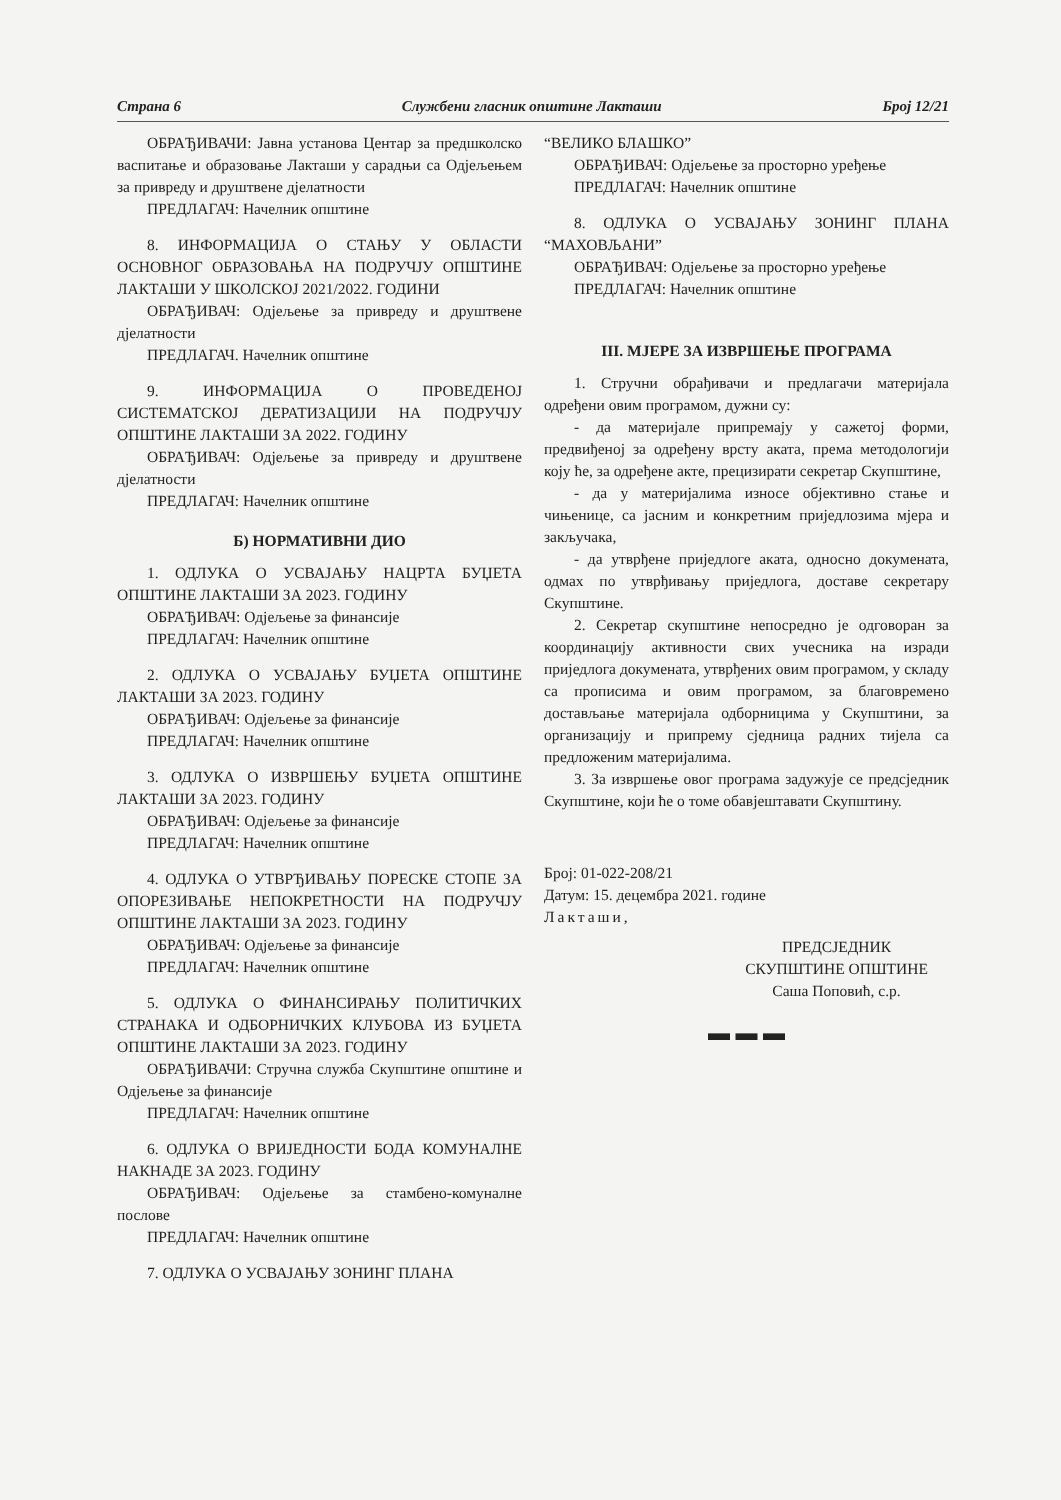Страна 6 Службени гласник општине Лакташи Број 12/21
ОБРАЂИВАЧИ: Јавна установа Центар за предшколско васпитање и образовање Лакташи у сарадњи са Одјељењем за привреду и друштвене дјелатности
ПРЕДЛАГАЧ: Начелник општине
8. ИНФОРМАЦИЈА О СТАЊУ У ОБЛАСТИ ОСНОВНОГ ОБРАЗОВАЊА НА ПОДРУЧЈУ ОПШТИНЕ ЛАКТАШИ У ШКОЛСКОЈ 2021/2022. ГОДИНИ
ОБРАЂИВАЧ: Одјељење за привреду и друштвене дјелатности
ПРЕДЛАГАЧ. Начелник општине
9. ИНФОРМАЦИЈА О ПРОВЕДЕНОЈ СИСТЕМАТСКОЈ ДЕРАТИЗАЦИЈИ НА ПОДРУЧЈУ ОПШТИНЕ ЛАКТАШИ ЗА 2022. ГОДИНУ
ОБРАЂИВАЧ: Одјељење за привреду и друштвене дјелатности
ПРЕДЛАГАЧ: Начелник општине
Б) НОРМАТИВНИ ДИО
1. ОДЛУКА О УСВАЈАЊУ НАЦРТА БУЏЕТА ОПШТИНЕ ЛАКТАШИ ЗА 2023. ГОДИНУ
ОБРАЂИВАЧ: Одјељење за финансије
ПРЕДЛАГАЧ: Начелник општине
2. ОДЛУКА О УСВАЈАЊУ БУЏЕТА ОПШТИНЕ ЛАКТАШИ ЗА 2023. ГОДИНУ
ОБРАЂИВАЧ: Одјељење за финансије
ПРЕДЛАГАЧ: Начелник општине
3. ОДЛУКА О ИЗВРШЕЊУ БУЏЕТА ОПШТИНЕ ЛАКТАШИ ЗА 2023. ГОДИНУ
ОБРАЂИВАЧ: Одјељење за финансије
ПРЕДЛАГАЧ: Начелник општине
4. ОДЛУКА О УТВРЂИВАЊУ ПОРЕСКЕ СТОПЕ ЗА ОПОРЕЗИВАЊЕ НЕПОКРЕТНОСТИ НА ПОДРУЧЈУ ОПШТИНЕ ЛАКТАШИ ЗА 2023. ГОДИНУ
ОБРАЂИВАЧ: Одјељење за финансије
ПРЕДЛАГАЧ: Начелник општине
5. ОДЛУКА О ФИНАНСИРАЊУ ПОЛИТИЧКИХ СТРАНАКА И ОДБОРНИЧКИХ КЛУБОВА ИЗ БУЏЕТА ОПШТИНЕ ЛАКТАШИ ЗА 2023. ГОДИНУ
ОБРАЂИВАЧИ: Стручна служба Скупштине општине и Одјељење за финансије
ПРЕДЛАГАЧ: Начелник општине
6. ОДЛУКА О ВРИЈЕДНОСТИ БОДА КОМУНАЛНЕ НАКНАДЕ ЗА 2023. ГОДИНУ
ОБРАЂИВАЧ: Одјељење за стамбено-комуналне послове
ПРЕДЛАГАЧ: Начелник општине
7. ОДЛУКА О УСВАЈАЊУ ЗОНИНГ ПЛАНА
“ВЕЛИКО БЛАШКО”
ОБРАЂИВАЧ: Одјељење за просторно уређење
ПРЕДЛАГАЧ: Начелник општине
8. ОДЛУКА О УСВАЈАЊУ ЗОНИНГ ПЛАНА “МАХОВЉАНИ”
ОБРАЂИВАЧ: Одјељење за просторно уређење
ПРЕДЛАГАЧ: Начелник општине
III. МЈЕРЕ ЗА ИЗВРШЕЊЕ ПРОГРАМА
1. Стручни обрађивачи и предлагачи материјала одређени овим програмом, дужни су:
- да материјале припремају у сажетој форми, предвиђеној за одређену врсту аката, према методологији коју ће, за одређене акте, прецизирати секретар Скупштине,
- да у материјалима износе објективно стање и чињенице, са јасним и конкретним приједлозима мјера и закључака,
- да утврђене приједлоге аката, односно докумената, одмах по утврђивању приједлога, доставе секретару Скупштине.
2. Секретар скупштине непосредно је одговоран за координацију активности свих учесника на изради приједлога докумената, утврђених овим програмом, у складу са прописима и овим програмом, за благовремено достављање материјала одборницима у Скупштини, за организацију и припрему сједница радних тијела са предложеним материјалима.
3. За извршење овог програма задужује се предсједник Скупштине, који ће о томе обавјештавати Скупштину.
Број: 01-022-208/21
Датум: 15. децембра 2021. године
Лакташи,
ПРЕДСЈЕДНИК
СКУПШТИНЕ ОПШТИНЕ
Саша Поповић, с.р.
▬ ▬ ▬